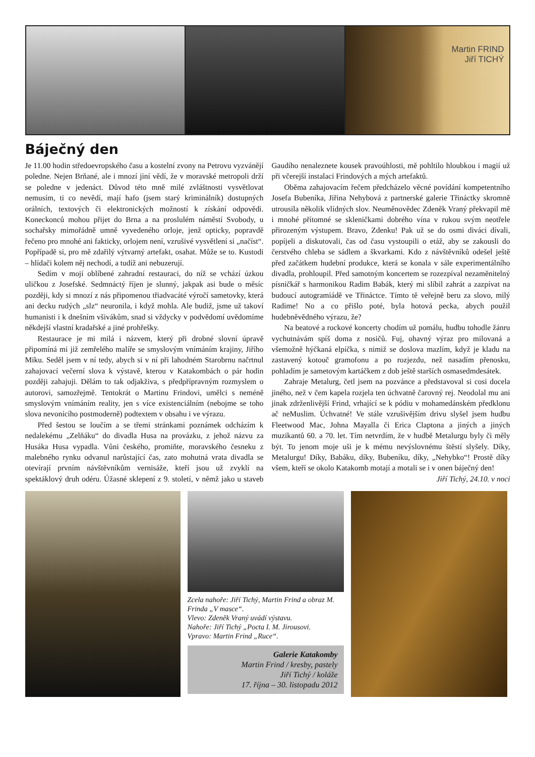Martin FRIND
Jiří TICHÝ
Báječný den
Je 11.00 hodin středoevropského času a kostelní zvony na Petrovu vyzvánějí poledne. Nejen Brňané, ale i mnozí jiní vědí, že v moravské metropoli drží se poledne v jedenáct. Důvod této mně milé zvláštnosti vysvětlovat nemusím, ti co nevědí, mají hafo (jsem starý kriminálník) dostupných orálních, textových či elektronických možností k získání odpovědi. Koneckonců mohou přijet do Brna a na proslulém náměstí Svobody, u sochařsky mimořádně umně vyvedeného orloje, jenž opticky, popravdě řečeno pro mnohé ani fakticky, orlojem není, vzrušivé vysvětlení si „načíst“. Popřípadě si, pro mě zdařilý výtvarný artefakt, osahat. Může se to. Kustodi – hlídači kolem něj nechodí, a tudíž ani nebuzerují.
Sedím v mojí oblíbené zahradní restauraci, do níž se vchází úzkou uličkou z Josefské. Sedmnáctý říjen je slunný, jakpak asi bude o měsíc později, kdy si mnozí z nás připomenou třiadvacáté výročí sametovky, která ani decku rudých „slz“ neuronila, i když mohla. Ale budiž, jsme už takoví humanisti i k dnešním všivákům, snad si vždycky v podvědomí uvědomíme někdejší vlastní kradařské a jiné prohřešky.
Restaurace je mi milá i názvem, který při drobné slovní úpravě připomíná mi již zemřelého malíře se smyslovým vnímáním krajiny, Jiřího Miku. Seděl jsem v ní tedy, abych si v ní při lahodném Starobrnu načrtnul zahajovací večerní slova k výstavě, kterou v Katakombách o pár hodin později zahajuji. Dělám to tak odjakživa, s předpřípravným rozmyslem o autorovi, samozřejmě. Tentokrát o Martinu Frindovi, umělci s neméně smyslovým vnímáním reality, jen s více existenciálním (nebojme se toho slova nevonícího postmoderně) podtextem v obsahu i ve výrazu.
Před šestou se loučím a se třemi stránkami poznámek odcházím k nedalekému „Zelňáku“ do divadla Husa na provázku, z jehož názvu za Husáka Husa vypadla. Vůni českého, promiňte, moravského česneku z malebného rynku odvanul narůstající čas, zato mohutná vrata divadla se otevírají prvním návštěvníkům vernisáže, kteří jsou už zvyklí na spektáklový druh odéru. Úžasné sklepení z 9. století, v němž jako u staveb Gaudího nenaleznete kousek pravoúhlosti, mě pohltilo hloubkou i magií už při včerejší instalaci Frindových a mých artefaktů.
Oběma zahajovacím řečem předcházelo věcné povídání kompetentního Josefa Bubeníka, Jiřina Nehybová z partnerské galerie Třináctky skromně utrousila několik vlídných slov. Neuměnovědec Zdeněk Vraný překvapil mě i mnohé přítomné se skleničkami dobrého vína v rukou svým neotřele přirozeným výstupem. Bravo, Zdenku! Pak už se do osmi diváci dívali, popíjeli a diskutovali, čas od času vystoupili o etáž, aby se zakousli do čerstvého chleba se sádlem a škvarkami. Kdo z návštěvníků odešel ještě před začátkem hudební produkce, která se konala v sále experimentálního divadla, prohloupil. Před samotným koncertem se rozezpíval nezaměnitelný písničkář s harmonikou Radim Babák, který mi slíbil zahrát a zazpívat na budoucí autogramiádě ve Třináctce. Tímto tě veřejně beru za slovo, milý Radime! No a co přišlo poté, byla hotová pecka, abych použil hudebněvědného výrazu, že?
Na beatové a rockové koncerty chodím už pomálu, hudbu tohodle žánru vychutnávám spíš doma z nosičů. Fuj, ohavný výraz pro milovaná a všemožně hýčkaná elpíčka, s nimiž se doslova mazlím, když je kladu na zastavený kotouč gramofonu a po rozjezdu, než nasadím přenosku, pohladím je sametovým kartáčkem z dob ještě starších osmasedmdesátek.
Zahraje Metalurg, četl jsem na pozvánce a představoval si cosi docela jiného, než v čem kapela rozjela ten úchvatně čarovný rej. Neodolal mu ani jinak zdrženlivější Frind, vrhající se k pódiu v mohamedánském předklonu ač neMuslim. Úchvatné! Ve stále vzrušivějším drivu slyšel jsem hudbu Fleetwood Mac, Johna Mayalla či Erica Claptona a jiných a jiných muzikantů 60. a 70. let. Tím netvrdím, že v hudbě Metalurgu byly či měly být. To jenom moje uši je k mému nevýslovnému štěstí slyšely. Díky, Metalurgu! Díky, Babáku, díky, Bubeníku, díky, „Nehybko“! Prostě díky všem, kteří se okolo Katakomb motají a motali se i v onen báječný den!
Jiří Tichý, 24.10. v noci
Zcela nahoře: Jiří Tichý, Martin Frind a obraz M. Frinda „V masce“.
Vlevo: Zdeněk Vraný uvádí výstavu.
Nahoře: Jiří Tichý „Pocta I. M. Jirousovi.
Vpravo: Martin Frind „Ruce“.
Galerie Katakomby
Martin Frind / kresby, pastely
Jiří Tichý / koláže
17. října – 30. listopadu 2012